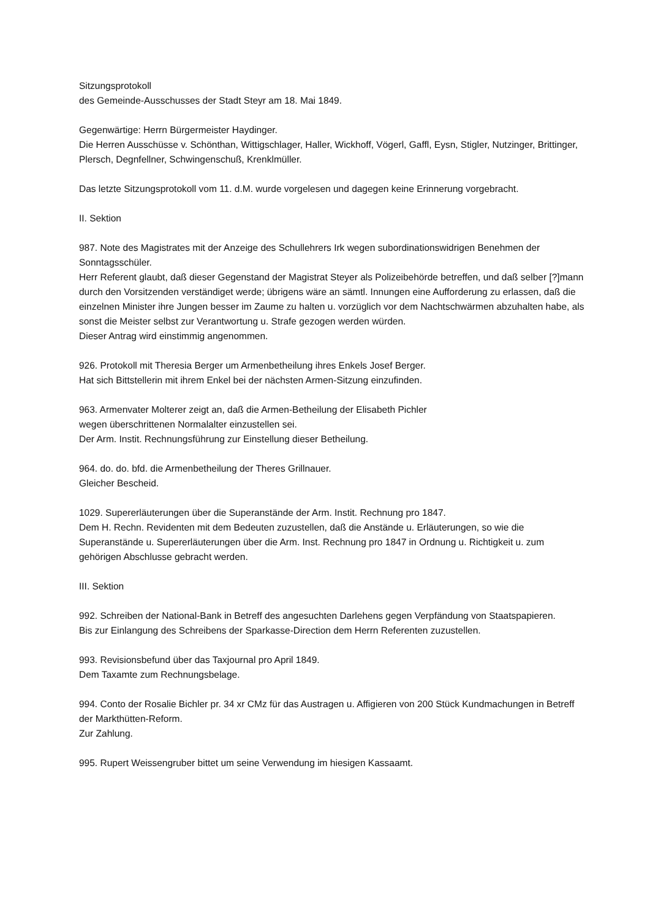Sitzungsprotokoll
des Gemeinde-Ausschusses der Stadt Steyr am 18. Mai 1849.
Gegenwärtige: Herrn Bürgermeister Haydinger.
Die Herren Ausschüsse v. Schönthan, Wittigschlager, Haller, Wickhoff, Vögerl, Gaffl, Eysn, Stigler, Nutzinger, Brittinger, Plersch, Degnfellner, Schwingenschuß, Krenklmüller.
Das letzte Sitzungsprotokoll vom 11. d.M. wurde vorgelesen und dagegen keine Erinnerung vorgebracht.
II. Sektion
987. Note des Magistrates mit der Anzeige des Schullehrers Irk wegen subordinationswidrigen Benehmen der Sonntagsschüler.
Herr Referent glaubt, daß dieser Gegenstand der Magistrat Steyer als Polizeibehörde betreffen, und daß selber [?]mann durch den Vorsitzenden verständiget werde; übrigens wäre an sämtl. Innungen eine Aufforderung zu erlassen, daß die einzelnen Minister ihre Jungen besser im Zaume zu halten u. vorzüglich vor dem Nachtschwärmen abzuhalten habe, als sonst die Meister selbst zur Verantwortung u. Strafe gezogen werden würden.
Dieser Antrag wird einstimmig angenommen.
926. Protokoll mit Theresia Berger um Armenbetheilung ihres Enkels Josef Berger.
Hat sich Bittstellerin mit ihrem Enkel bei der nächsten Armen-Sitzung einzufinden.
963. Armenvater Molterer zeigt an, daß die Armen-Betheilung der Elisabeth Pichler
wegen überschrittenen Normalalter einzustellen sei.
Der Arm. Instit. Rechnungsführung zur Einstellung dieser Betheilung.
964. do. do. bfd. die Armenbetheilung der Theres Grillnauer.
Gleicher Bescheid.
1029. Supererläuterungen über die Superanstände der Arm. Instit. Rechnung pro 1847.
Dem H. Rechn. Revidenten mit dem Bedeuten zuzustellen, daß die Anstände u. Erläuterungen, so wie die Superanstände u. Supererläuterungen über die Arm. Inst. Rechnung pro 1847 in Ordnung u. Richtigkeit u. zum gehörigen Abschlusse gebracht werden.
III. Sektion
992. Schreiben der National-Bank in Betreff des angesuchten Darlehens gegen Verpfändung von Staatspapieren.
Bis zur Einlangung des Schreibens der Sparkasse-Direction dem Herrn Referenten zuzustellen.
993. Revisionsbefund über das Taxjournal pro April 1849.
Dem Taxamte zum Rechnungsbelage.
994. Conto der Rosalie Bichler pr. 34 xr CMz für das Austragen u. Affigieren von 200 Stück Kundmachungen in Betreff der Markthütten-Reform.
Zur Zahlung.
995. Rupert Weissengruber bittet um seine Verwendung im hiesigen Kassaamt.